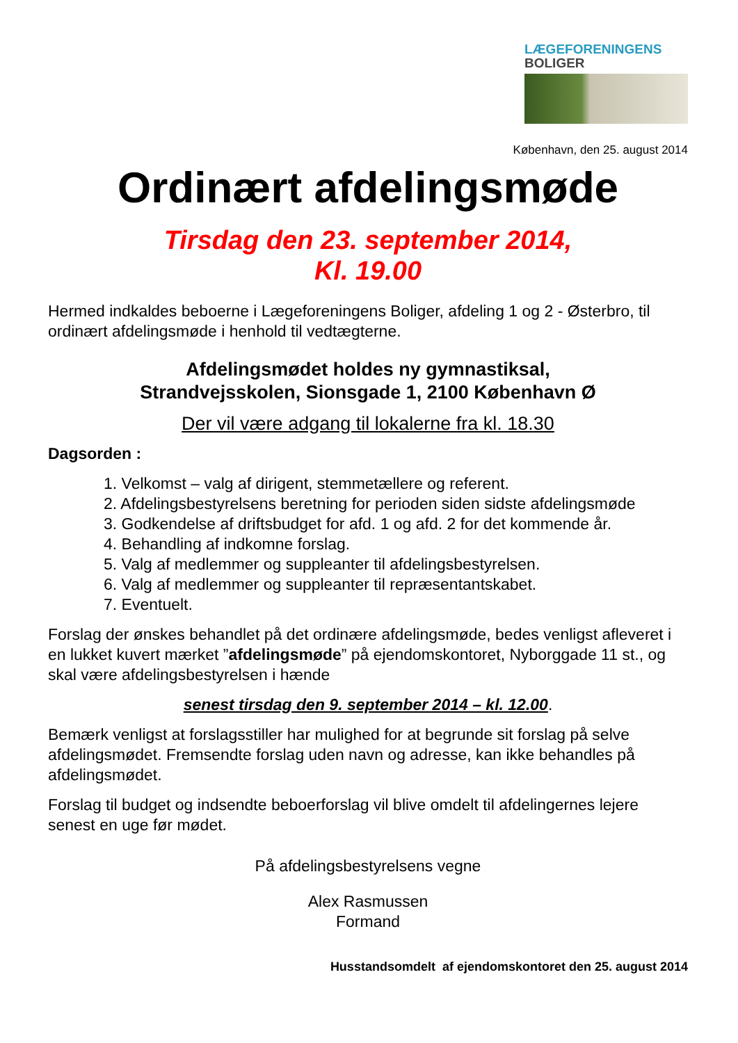LÆGEFORENINGENS
BOLIGER
København, den 25. august 2014
Ordinært afdelingsmøde
Tirsdag den 23. september 2014,
Kl. 19.00
Hermed indkaldes beboerne i Lægeforeningens Boliger, afdeling 1 og 2 - Østerbro, til ordinært afdelingsmøde i henhold til vedtægterne.
Afdelingsmødet holdes ny gymnastiksal,
Strandvejsskolen, Sionsgade 1, 2100 København Ø
Der vil være adgang til lokalerne fra kl. 18.30
Dagsorden :
1. Velkomst – valg af dirigent, stemmetællere og referent.
2. Afdelingsbestyrelsens beretning for perioden siden sidste afdelingsmøde
3. Godkendelse af driftsbudget for afd. 1 og afd. 2 for det kommende år.
4. Behandling af indkomne forslag.
5. Valg af medlemmer og suppleanter til afdelingsbestyrelsen.
6. Valg af medlemmer og suppleanter til repræsentantskabet.
7. Eventuelt.
Forslag der ønskes behandlet på det ordinære afdelingsmøde, bedes venligst afleveret i en lukket kuvert mærket ”afdelingsmøde” på ejendomskontoret, Nyborggade 11 st., og skal være afdelingsbestyrelsen i hænde
senest tirsdag den 9. september 2014 – kl. 12.00.
Bemærk venligst at forslagsstiller har mulighed for at begrunde sit forslag på selve afdelingsmødet. Fremsendte forslag uden navn og adresse, kan ikke behandles på afdelingsmødet.
Forslag til budget og indsendte beboerforslag vil blive omdelt til afdelingernes lejere senest en uge før mødet.
På afdelingsbestyrelsens vegne
Alex Rasmussen
Formand
Husstandsomdelt af ejendomskontoret den 25. august 2014